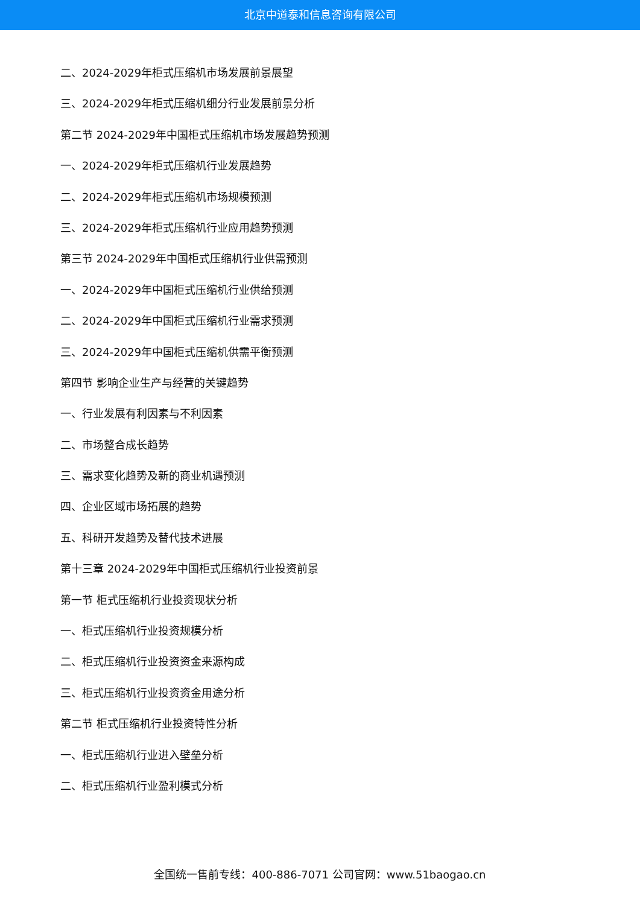北京中道泰和信息咨询有限公司
二、2024-2029年柜式压缩机市场发展前景展望
三、2024-2029年柜式压缩机细分行业发展前景分析
第二节 2024-2029年中国柜式压缩机市场发展趋势预测
一、2024-2029年柜式压缩机行业发展趋势
二、2024-2029年柜式压缩机市场规模预测
三、2024-2029年柜式压缩机行业应用趋势预测
第三节 2024-2029年中国柜式压缩机行业供需预测
一、2024-2029年中国柜式压缩机行业供给预测
二、2024-2029年中国柜式压缩机行业需求预测
三、2024-2029年中国柜式压缩机供需平衡预测
第四节 影响企业生产与经营的关键趋势
一、行业发展有利因素与不利因素
二、市场整合成长趋势
三、需求变化趋势及新的商业机遇预测
四、企业区域市场拓展的趋势
五、科研开发趋势及替代技术进展
第十三章 2024-2029年中国柜式压缩机行业投资前景
第一节 柜式压缩机行业投资现状分析
一、柜式压缩机行业投资规模分析
二、柜式压缩机行业投资资金来源构成
三、柜式压缩机行业投资资金用途分析
第二节 柜式压缩机行业投资特性分析
一、柜式压缩机行业进入壁垒分析
二、柜式压缩机行业盈利模式分析
全国统一售前专线：400-886-7071 公司官网：www.51baogao.cn